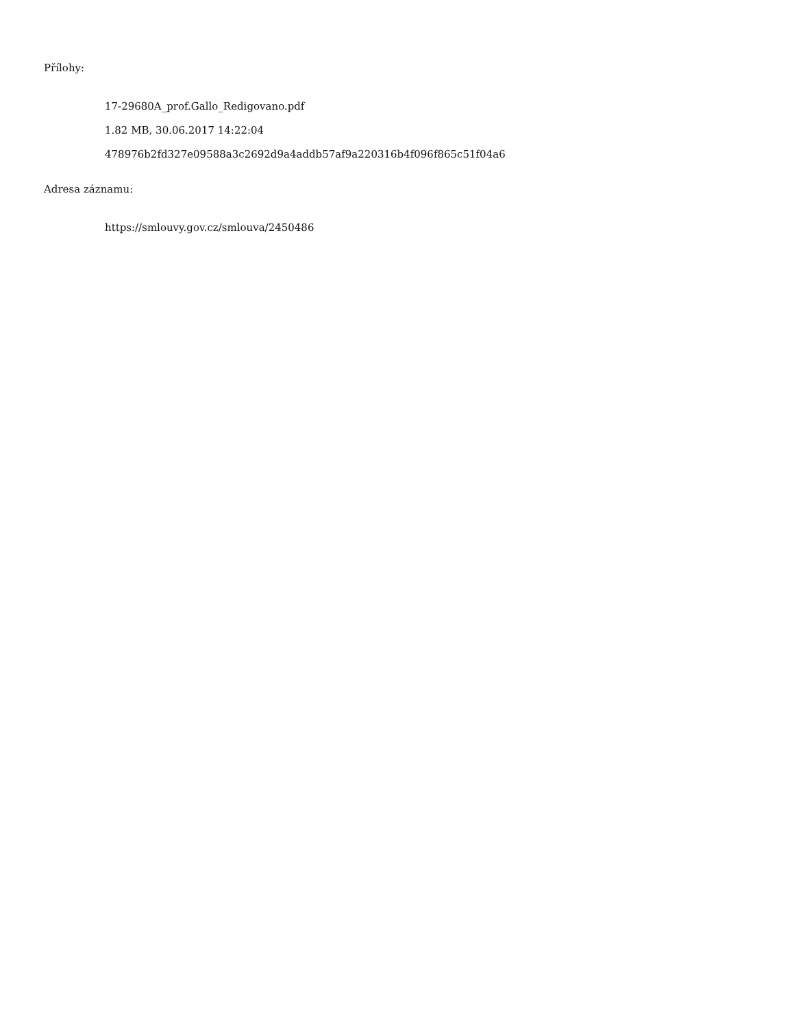Přílohy:
17-29680A_prof.Gallo_Redigovano.pdf
1.82 MB, 30.06.2017 14:22:04
478976b2fd327e09588a3c2692d9a4addb57af9a220316b4f096f865c51f04a6
Adresa záznamu:
https://smlouvy.gov.cz/smlouva/2450486